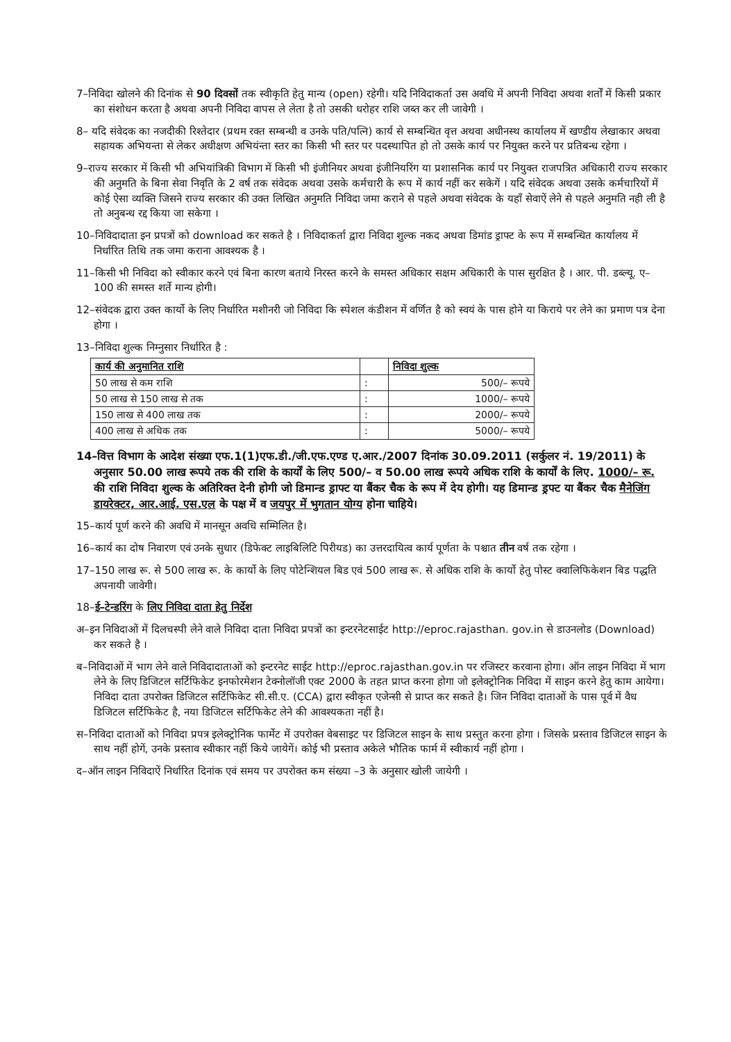7–निविदा खोलने की दिनांक से 90 दिवसों तक स्वीकृति हेतु मान्य (open) रहेगी। यदि निविदाकर्ता उस अवधि में अपनी निविदा अथवा शर्तों में किसी प्रकार का संशोधन करता है अथवा अपनी निविदा वापस ले लेता है तो उसकी धरोहर राशि जब्त कर ली जावेगी ।
8– यदि संवेदक का नजदीकी रिश्तेदार (प्रथम रक्त सम्बन्धी व उनके पति/पत्नि) कार्य से सम्बन्धित वृत्त अथवा अधीनस्थ कार्यालय में खण्डीय लेखाकार अथवा सहायक अभियन्ता से लेकर अधीक्षण अभियंन्ता स्तर का किसी भी स्तर पर पदस्थापित हो तो उसके कार्य पर नियुक्त करने पर प्रतिबन्ध रहेगा ।
9–राज्य सरकार में किसी भी अभियांत्रिकी विभाग में किसी भी इंजीनियर अथवा इंजीनियरिंग या प्रशासनिक कार्य पर नियुक्त राजपत्रित अधिकारी राज्य सरकार की अनुमति के बिना सेवा निवृति के 2 वर्ष तक संवेदक अथवा उसके कर्मचारी के रूप में कार्य नहीं कर सकेगें । यदि संवेदक अथवा उसके कर्मचारियों में कोई ऐसा व्यक्ति जिसने राज्य सरकार की उक्त लिखित अनुमति निविदा जमा कराने से पहले अथवा संवेदक के यहाँ सेवाऐं लेने से पहले अनुमति नही ली है तो अनुबन्ध रद्द किया जा सकेगा ।
10–निविदादाता इन प्रपत्रों को download कर सकते है । निविदाकर्ता द्वारा निविदा शुल्क नकद अथवा डिमांड ड्राफ्ट के रूप में सम्बन्धित कार्यालय में निर्धारित तिथि तक जमा कराना आवश्यक है ।
11–किसी भी निविदा को स्वीकार करने एवं बिना कारण बताये निरस्त करने के समस्त अधिकार सक्षम अधिकारी के पास सुरक्षित है । आर. पी. डब्ल्यू. ए–100 की समस्त शर्ते मान्य होगी।
12–संवेदक द्वारा उक्त कार्यो के लिए निर्धारित मशीनरी जो निविदा कि स्पेशल कंडीशन में वर्णित है को स्वयं के पास होने या किराये पर लेने का प्रमाण पत्र देना होगा ।
13–निविदा शुल्क निम्नुसार निर्धारित है :
| कार्य की अनुमानित राशि | | निविदा शुल्क |
| --- | --- | --- |
| 50 लाख से कम राशि | : | 500/– रूपये |
| 50 लाख से 150 लाख से तक | : | 1000/– रूपये |
| 150 लाख से 400 लाख तक | : | 2000/– रूपये |
| 400 लाख से अधिक तक | : | 5000/– रूपये |
14–वित्त विभाग के आदेश संख्या एफ.1(1)एफ.डी./जी.एफ.एण्ड ए.आर./2007 दिनांक 30.09.2011 (सर्कुलर नं. 19/2011) के अनुसार 50.00 लाख रूपये तक की राशि के कार्यों के लिए 500/– व 50.00 लाख रूपये अधिक राशि के कार्यों के लिए. 1000/– रू. की राशि निविदा शुल्क के अतिरिक्त देनी होगी जो डिमान्ड ड्राफ्ट या बैंकर चैक के रूप में देय होगी। यह डिमान्ड ड्रफ्ट या बैंकर चैक मैनेजिंग डायरेक्टर, आर.आई. एस.एल के पक्ष में व जयपुर में भुगतान योग्य होना चाहिये।
15–कार्य पूर्ण करने की अवधि में मानसून अवधि सम्मिलित है।
16–कार्य का दोष निवारण एवं उनके सुधार (डिफेक्ट लाइबिलिटि पिरीयड) का उत्तरदायित्व कार्य पूर्णता के पश्चात तीन वर्ष तक रहेगा ।
17–150 लाख रू. से 500 लाख रू. के कार्यो के लिए पोटेन्शियल बिड एवं 500 लाख रू. से अधिक राशि के कार्यो हेतु पोस्ट क्वालिफिकेशन बिड पद्धति अपनायी जावेगी।
18–ई–टेन्डरिंग के लिए निविदा दाता हेतु निर्देश
अ–इन निविदाओं में दिलचस्पी लेने वाले निविदा दाता निविदा प्रपत्रों का इन्टरनेटसाईट http://eproc.rajasthan. gov.in से डाउनलोड (Download) कर सकते है ।
ब–निविदाओं में भाग लेने वाले निविदादाताओं को इन्टरनेट साईट http://eproc.rajasthan.gov.in पर रजिस्टर करवाना होगा। ऑन लाइन निविदा में भाग लेने के लिए डिजिटल सर्टिफिकेट इनफोरमेशन टेक्नोलॉजी एक्ट 2000 के तहत प्राप्त करना होगा जो इलेक्ट्रोनिक निविदा में साइन करने हेतु काम आयेगा। निविदा दाता उपरोक्त डिजिटल सर्टिफिकेट सी.सी.ए. (CCA) द्वारा स्वीकृत एजेन्सी से प्राप्त कर सकते है। जिन निविदा दाताओं के पास पूर्व में वैध डिजिटल सर्टिफिकेट है, नया डिजिटल सर्टिफिकेट लेने की आवश्यकता नहीं है।
स–निविदा दाताओं को निविदा प्रपत्र इलेक्ट्रोनिक फार्मेट में उपरोक्त वेबसाइट पर डिजिटल साइन के साथ प्रस्तुत करना होगा । जिसके प्रस्ताव डिजिटल साइन के साथ नहीं होगें, उनके प्रस्ताव स्वीकार नहीं किये जायेगें। कोई भी प्रस्ताव अकेले भौतिक फार्म में स्वीकार्य नहीं होगा ।
द–ऑन लाइन निविदाऐं निर्धारित दिनांक एवं समय पर उपरोक्त कम संख्या –3 के अनुसार खोली जायेगी ।